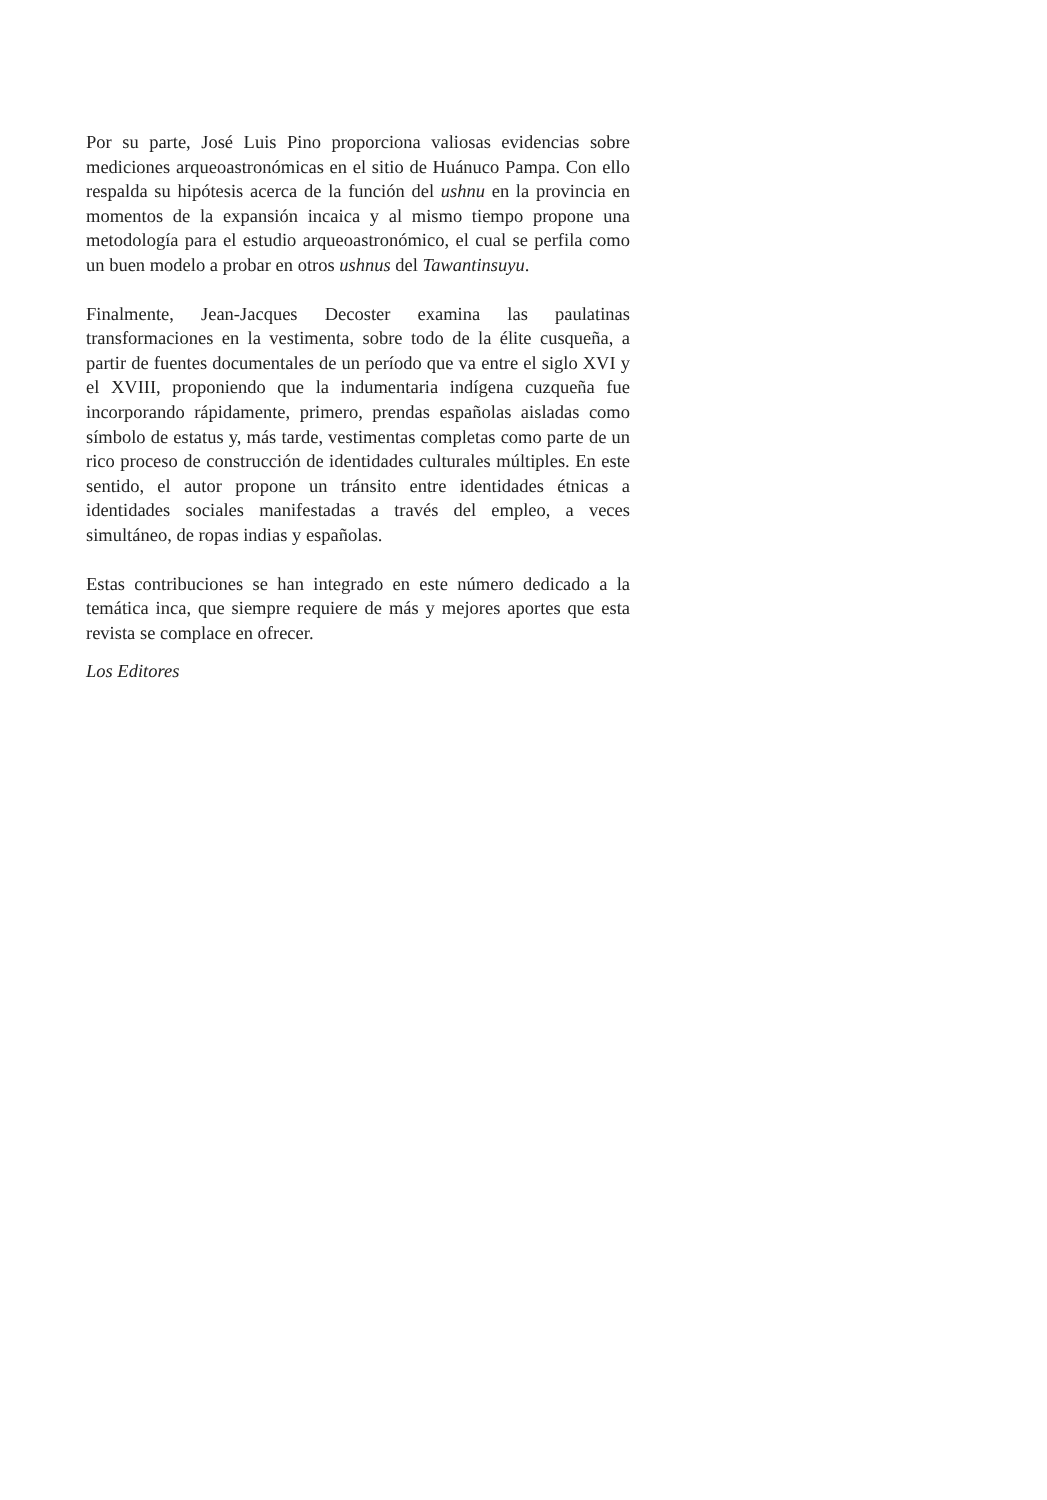Por su parte, José Luis Pino proporciona valiosas evidencias sobre mediciones arqueoastronómicas en el sitio de Huánuco Pampa. Con ello respalda su hipótesis acerca de la función del ushnu en la provincia en momentos de la expansión incaica y al mismo tiempo propone una metodología para el estudio arqueoastronómico, el cual se perfila como un buen modelo a probar en otros ushnus del Tawantinsuyu.
Finalmente, Jean-Jacques Decoster examina las paulatinas transformaciones en la vestimenta, sobre todo de la élite cusqueña, a partir de fuentes documentales de un período que va entre el siglo XVI y el XVIII, proponiendo que la indumentaria indígena cuzqueña fue incorporando rápidamente, primero, prendas españolas aisladas como símbolo de estatus y, más tarde, vestimentas completas como parte de un rico proceso de construcción de identidades culturales múltiples. En este sentido, el autor propone un tránsito entre identidades étnicas a identidades sociales manifestadas a través del empleo, a veces simultáneo, de ropas indias y españolas.
Estas contribuciones se han integrado en este número dedicado a la temática inca, que siempre requiere de más y mejores aportes que esta revista se complace en ofrecer.
Los Editores